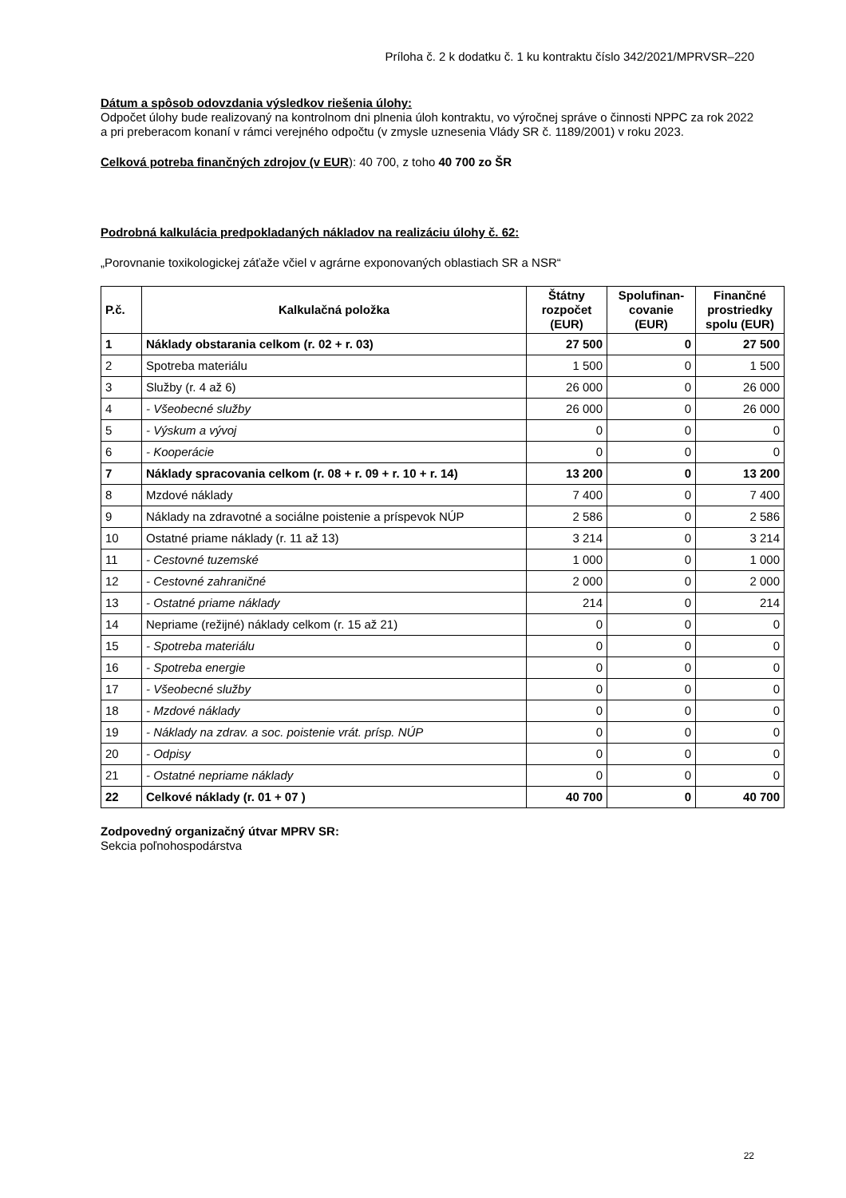Príloha č. 2 k dodatku č. 1 ku kontraktu číslo 342/2021/MPRVSR–220
Dátum a spôsob odovzdania výsledkov riešenia úlohy:
Odpočet úlohy bude realizovaný na kontrolnom dni plnenia úloh kontraktu, vo výročnej správe o činnosti NPPC za rok 2022 a pri preberacom konaní v rámci verejného odpočtu (v zmysle uznesenia Vlády SR č. 1189/2001) v roku 2023.
Celková potreba finančných zdrojov (v EUR): 40 700, z toho 40 700 zo ŠR
Podrobná kalkulácia predpokladaných nákladov na realizáciu úlohy č. 62:
„Porovnanie toxikologickej záťaže včiel v agrárne exponovaných oblastiach SR a NSR“
| P.č. | Kalkulačná položka | Štátny rozpočet (EUR) | Spolufinan-covanie (EUR) | Finančné prostriedky spolu (EUR) |
| --- | --- | --- | --- | --- |
| 1 | Náklady obstarania celkom (r. 02 + r. 03) | 27 500 | 0 | 27 500 |
| 2 | Spotreba materiálu | 1 500 | 0 | 1 500 |
| 3 | Služby (r. 4 až 6) | 26 000 | 0 | 26 000 |
| 4 | - Všeobecné služby | 26 000 | 0 | 26 000 |
| 5 | - Výskum a vývoj | 0 | 0 | 0 |
| 6 | - Kooperácie | 0 | 0 | 0 |
| 7 | Náklady spracovania celkom (r. 08 + r. 09 + r. 10 + r. 14) | 13 200 | 0 | 13 200 |
| 8 | Mzdové náklady | 7 400 | 0 | 7 400 |
| 9 | Náklady na zdravotné a sociálne poistenie a príspevok NÚP | 2 586 | 0 | 2 586 |
| 10 | Ostatné priame náklady (r. 11 až 13) | 3 214 | 0 | 3 214 |
| 11 | - Cestovné tuzemské | 1 000 | 0 | 1 000 |
| 12 | - Cestovné zahraničné | 2 000 | 0 | 2 000 |
| 13 | - Ostatné priame náklady | 214 | 0 | 214 |
| 14 | Nepriame (režijné) náklady celkom (r. 15 až 21) | 0 | 0 | 0 |
| 15 | - Spotreba materiálu | 0 | 0 | 0 |
| 16 | - Spotreba energie | 0 | 0 | 0 |
| 17 | - Všeobecné služby | 0 | 0 | 0 |
| 18 | - Mzdové náklady | 0 | 0 | 0 |
| 19 | - Náklady na zdrav. a soc. poistenie vrát. prísp. NÚP | 0 | 0 | 0 |
| 20 | - Odpisy | 0 | 0 | 0 |
| 21 | - Ostatné nepriame náklady | 0 | 0 | 0 |
| 22 | Celkové náklady (r. 01 + 07 ) | 40 700 | 0 | 40 700 |
Zodpovedný organizačný útvar MPRV SR:
Sekcia poľnohospodárstva
22